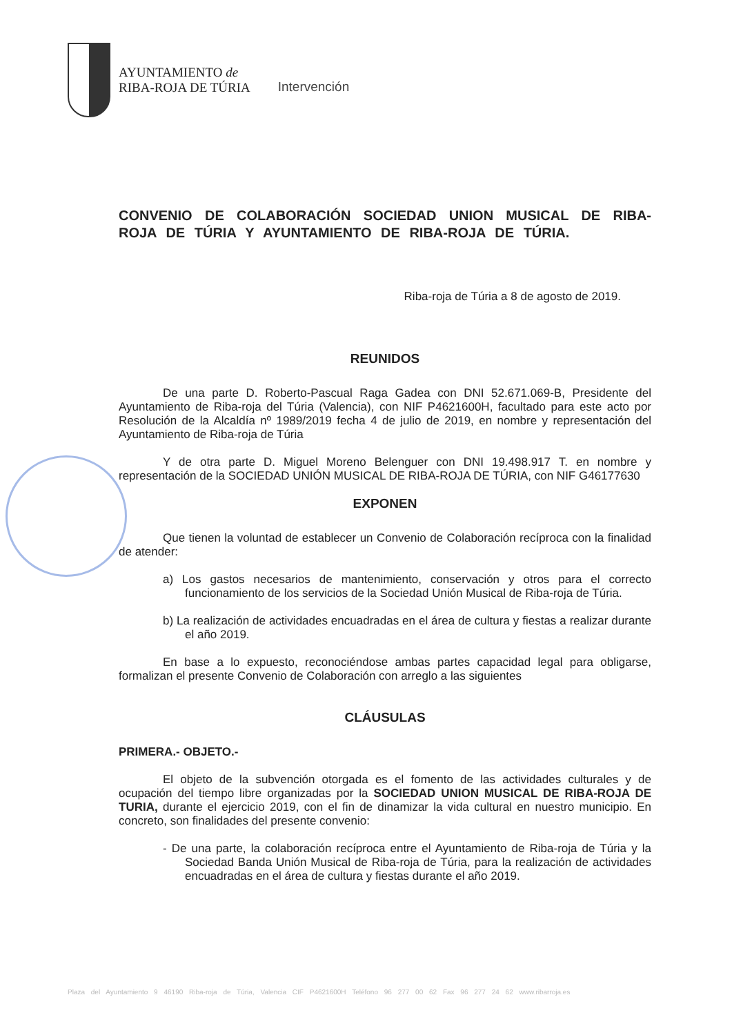AYUNTAMIENTO de
RIBA-ROJA DE TÚRIA
Intervención
CONVENIO DE COLABORACIÓN SOCIEDAD UNION MUSICAL DE RIBA-ROJA DE TÚRIA Y AYUNTAMIENTO DE RIBA-ROJA DE TÚRIA.
Riba-roja de Túria a 8 de agosto de 2019.
REUNIDOS
De una parte D. Roberto-Pascual Raga Gadea con DNI 52.671.069-B, Presidente del Ayuntamiento de Riba-roja del Túria (Valencia), con NIF P4621600H, facultado para este acto por Resolución de la Alcaldía nº 1989/2019 fecha 4 de julio de 2019, en nombre y representación del Ayuntamiento de Riba-roja de Túria
Y de otra parte D. Miguel Moreno Belenguer con DNI 19.498.917 T. en nombre y representación de la SOCIEDAD UNIÓN MUSICAL DE RIBA-ROJA DE TÚRIA, con NIF G46177630
EXPONEN
Que tienen la voluntad de establecer un Convenio de Colaboración recíproca con la finalidad de atender:
a) Los gastos necesarios de mantenimiento, conservación y otros para el correcto funcionamiento de los servicios de la Sociedad Unión Musical de Riba-roja de Túria.
b) La realización de actividades encuadradas en el área de cultura y fiestas a realizar durante el año 2019.
En base a lo expuesto, reconociéndose ambas partes capacidad legal para obligarse, formalizan el presente Convenio de Colaboración con arreglo a las siguientes
CLÁUSULAS
PRIMERA.- OBJETO.-
El objeto de la subvención otorgada es el fomento de las actividades culturales y de ocupación del tiempo libre organizadas por la SOCIEDAD UNION MUSICAL DE RIBA-ROJA DE TURIA, durante el ejercicio 2019, con el fin de dinamizar la vida cultural en nuestro municipio. En concreto, son finalidades del presente convenio:
- De una parte, la colaboración recíproca entre el Ayuntamiento de Riba-roja de Túria y la Sociedad Banda Unión Musical de Riba-roja de Túria, para la realización de actividades encuadradas en el área de cultura y fiestas durante el año 2019.
Plaza del Ayuntamiento 9 46190 Riba-roja de Túria, Valencia CIF P4621600H Teléfono 96 277 00 62 Fax 96 277 24 62 www.ribarroja.es